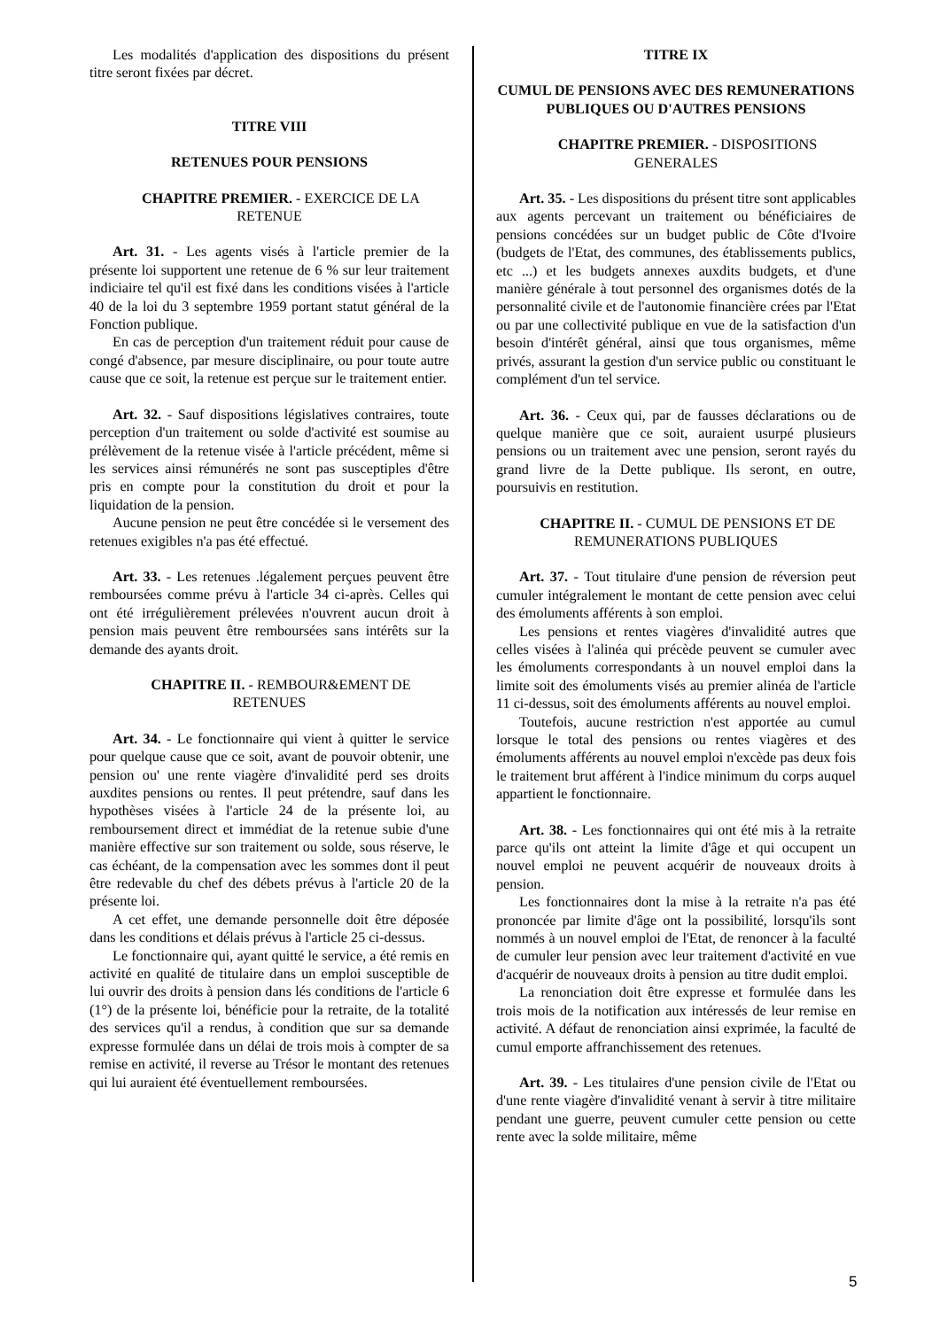Les modalités d'application des dispositions du présent titre seront fixées par décret.
TITRE VIII
RETENUES POUR PENSIONS
CHAPITRE PREMIER. - EXERCICE DE LA RETENUE
Art. 31. - Les agents visés à l'article premier de la présente loi supportent une retenue de 6 % sur leur traitement indiciaire tel qu'il est fixé dans les conditions visées à l'article 40 de la loi du 3 septembre 1959 portant statut général de la Fonction publique.
En cas de perception d'un traitement réduit pour cause de congé d'absence, par mesure disciplinaire, ou pour toute autre cause que ce soit, la retenue est perçue sur le traitement entier.
Art. 32. - Sauf dispositions législatives contraires, toute perception d'un traitement ou solde d'activité est soumise au prélèvement de la retenue visée à l'article précédent, même si les services ainsi rémunérés ne sont pas susceptiples d'être pris en compte pour la constitution du droit et pour la liquidation de la pension.
Aucune pension ne peut être concédée si le versement des retenues exigibles n'a pas été effectué.
Art. 33. - Les retenues .légalement perçues peuvent être remboursées comme prévu à l'article 34 ci-après. Celles qui ont été irrégulièrement prélevées n'ouvrent aucun droit à pension mais peuvent être remboursées sans intérêts sur la demande des ayants droit.
CHAPITRE II. - REMBOUR&EMENT DE RETENUES
Art. 34. - Le fonctionnaire qui vient à quitter le service pour quelque cause que ce soit, avant de pouvoir obtenir, une pension ou' une rente viagère d'invalidité perd ses droits auxdites pensions ou rentes. Il peut prétendre, sauf dans les hypothèses visées à l'article 24 de la présente loi, au remboursement direct et immédiat de la retenue subie d'une manière effective sur son traitement ou solde, sous réserve, le cas échéant, de la compensation avec les sommes dont il peut être redevable du chef des débets prévus à l'article 20 de la présente loi.
A cet effet, une demande personnelle doit être déposée dans les conditions et délais prévus à l'article 25 ci-dessus.
Le fonctionnaire qui, ayant quitté le service, a été remis en activité en qualité de titulaire dans un emploi susceptible de lui ouvrir des droits à pension dans lés conditions de l'article 6 (1°) de la présente loi, bénéficie pour la retraite, de la totalité des services qu'il a rendus, à condition que sur sa demande expresse formulée dans un délai de trois mois à compter de sa remise en activité, il reverse au Trésor le montant des retenues qui lui auraient été éventuellement remboursées.
TITRE IX
CUMUL DE PENSIONS AVEC DES REMUNERATIONS PUBLIQUES OU D'AUTRES PENSIONS
CHAPITRE PREMIER. - DISPOSITIONS GENERALES
Art. 35. - Les dispositions du présent titre sont applicables aux agents percevant un traitement ou bénéficiaires de pensions concédées sur un budget public de Côte d'Ivoire (budgets de l'Etat, des communes, des établissements publics, etc ...) et les budgets annexes auxdits budgets, et d'une manière générale à tout personnel des organismes dotés de la personnalité civile et de l'autonomie financière crées par l'Etat ou par une collectivité publique en vue de la satisfaction d'un besoin d'intérêt général, ainsi que tous organismes, même privés, assurant la gestion d'un service public ou constituant le complément d'un tel service.
Art. 36. - Ceux qui, par de fausses déclarations ou de quelque manière que ce soit, auraient usurpé plusieurs pensions ou un traitement avec une pension, seront rayés du grand livre de la Dette publique. Ils seront, en outre, poursuivis en restitution.
CHAPITRE II. - CUMUL DE PENSIONS ET DE REMUNERATIONS PUBLIQUES
Art. 37. - Tout titulaire d'une pension de réversion peut cumuler intégralement le montant de cette pension avec celui des émoluments afférents à son emploi.
Les pensions et rentes viagères d'invalidité autres que celles visées à l'alinéa qui précède peuvent se cumuler avec les émoluments correspondants à un nouvel emploi dans la limite soit des émoluments visés au premier alinéa de l'article 11 ci-dessus, soit des émoluments afférents au nouvel emploi.
Toutefois, aucune restriction n'est apportée au cumul lorsque le total des pensions ou rentes viagères et des émoluments afférents au nouvel emploi n'excède pas deux fois le traitement brut afférent à l'indice minimum du corps auquel appartient le fonctionnaire.
Art. 38. - Les fonctionnaires qui ont été mis à la retraite parce qu'ils ont atteint la limite d'âge et qui occupent un nouvel emploi ne peuvent acquérir de nouveaux droits à pension.
Les fonctionnaires dont la mise à la retraite n'a pas été prononcée par limite d'âge ont la possibilité, lorsqu'ils sont nommés à un nouvel emploi de l'Etat, de renoncer à la faculté de cumuler leur pension avec leur traitement d'activité en vue d'acquérir de nouveaux droits à pension au titre dudit emploi.
La renonciation doit être expresse et formulée dans les trois mois de la notification aux intéressés de leur remise en activité. A défaut de renonciation ainsi exprimée, la faculté de cumul emporte affranchissement des retenues.
Art. 39. - Les titulaires d'une pension civile de l'Etat ou d'une rente viagère d'invalidité venant à servir à titre militaire pendant une guerre, peuvent cumuler cette pension ou cette rente avec la solde militaire, même
5